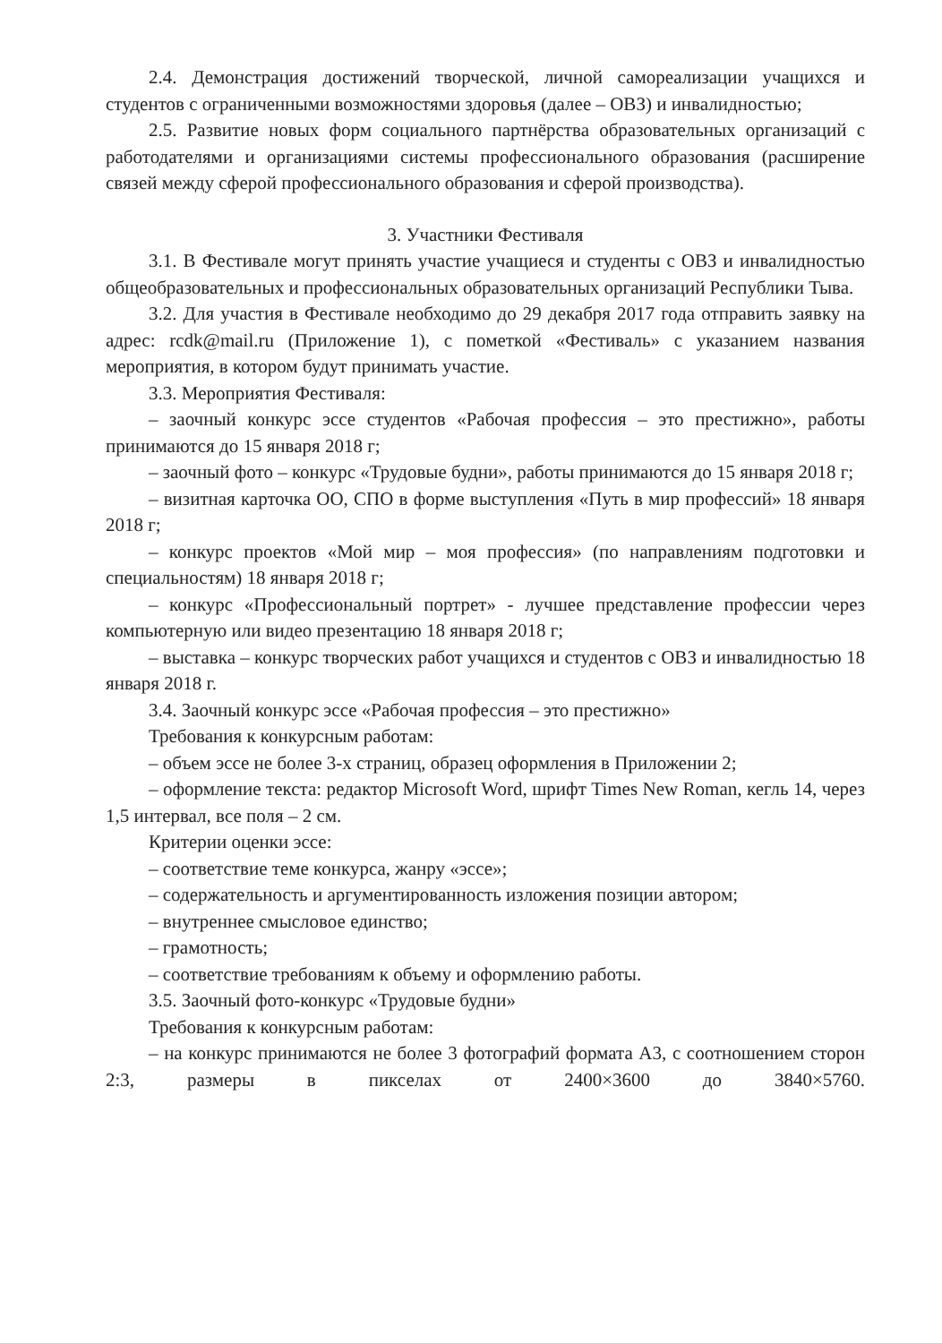2.4. Демонстрация достижений творческой, личной самореализации учащихся и студентов с ограниченными возможностями здоровья (далее – ОВЗ) и инвалидностью;
2.5. Развитие новых форм социального партнёрства образовательных организаций с работодателями и организациями системы профессионального образования (расширение связей между сферой профессионального образования и сферой производства).
3. Участники Фестиваля
3.1. В Фестивале могут принять участие учащиеся и студенты с ОВЗ и инвалидностью общеобразовательных и профессиональных образовательных организаций Республики Тыва.
3.2. Для участия в Фестивале необходимо до 29 декабря 2017 года отправить заявку на адрес: rcdk@mail.ru (Приложение 1), с пометкой «Фестиваль» с указанием названия мероприятия, в котором будут принимать участие.
3.3. Мероприятия Фестиваля:
– заочный конкурс эссе студентов «Рабочая профессия – это престижно», работы принимаются до 15 января 2018 г;
– заочный фото – конкурс «Трудовые будни», работы принимаются до 15 января 2018 г;
– визитная карточка ОО, СПО в форме выступления «Путь в мир профессий» 18 января 2018 г;
– конкурс проектов «Мой мир – моя профессия» (по направлениям подготовки и специальностям) 18 января 2018 г;
– конкурс «Профессиональный портрет» - лучшее представление профессии через компьютерную или видео презентацию 18 января 2018 г;
– выставка – конкурс творческих работ учащихся и студентов с ОВЗ и инвалидностью 18 января 2018 г.
3.4. Заочный конкурс эссе «Рабочая профессия – это престижно»
Требования к конкурсным работам:
– объем эссе не более 3-х страниц, образец оформления в Приложении 2;
– оформление текста: редактор Microsoft Word, шрифт Times New Roman, кегль 14, через 1,5 интервал, все поля – 2 см.
Критерии оценки эссе:
– соответствие теме конкурса, жанру «эссе»;
– содержательность и аргументированность изложения позиции автором;
– внутреннее смысловое единство;
– грамотность;
– соответствие требованиям к объему и оформлению работы.
3.5. Заочный фото-конкурс «Трудовые будни»
Требования к конкурсным работам:
– на конкурс принимаются не более 3 фотографий формата А3, с соотношением сторон 2:3, размеры в пикселах от 2400×3600 до 3840×5760.